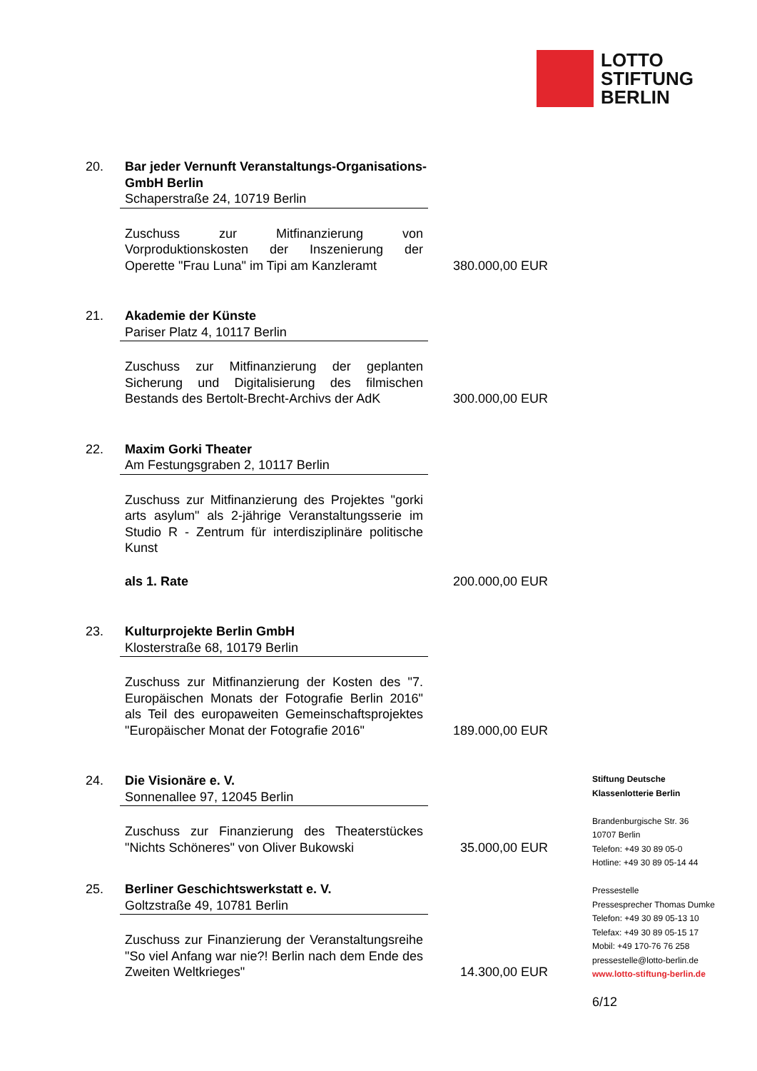LOTTO
STIFTUNG
BERLIN
20. Bar jeder Vernunft Veranstaltungs-Organisations-GmbH Berlin
Schaperstraße 24, 10719 Berlin
Zuschuss zur Mitfinanzierung von Vorproduktionskosten der Inszenierung der Operette "Frau Luna" im Tipi am Kanzleramt
380.000,00 EUR
21. Akademie der Künste
Pariser Platz 4, 10117 Berlin
Zuschuss zur Mitfinanzierung der geplanten Sicherung und Digitalisierung des filmischen Bestands des Bertolt-Brecht-Archivs der AdK
300.000,00 EUR
22. Maxim Gorki Theater
Am Festungsgraben 2, 10117 Berlin
Zuschuss zur Mitfinanzierung des Projektes "gorki arts asylum" als 2-jährige Veranstaltungsserie im Studio R - Zentrum für interdisziplinäre politische Kunst
als 1. Rate
200.000,00 EUR
23. Kulturprojekte Berlin GmbH
Klosterstraße 68, 10179 Berlin
Zuschuss zur Mitfinanzierung der Kosten des "7. Europäischen Monats der Fotografie Berlin 2016" als Teil des europaweiten Gemeinschaftsprojektes "Europäischer Monat der Fotografie 2016"
189.000,00 EUR
24. Die Visionäre e. V.
Sonnenallee 97, 12045 Berlin
Zuschuss zur Finanzierung des Theaterstückes "Nichts Schöneres" von Oliver Bukowski
35.000,00 EUR
25. Berliner Geschichtswerkstatt e. V.
Goltzstraße 49, 10781 Berlin
Zuschuss zur Finanzierung der Veranstaltungsreihe "So viel Anfang war nie?! Berlin nach dem Ende des Zweiten Weltkrieges"
14.300,00 EUR
Stiftung Deutsche
Klassenlotterie Berlin
Brandenburgische Str. 36
10707 Berlin
Telefon: +49 30 89 05-0
Hotline: +49 30 89 05-14 44
Pressestelle
Pressesprecher Thomas Dumke
Telefon: +49 30 89 05-13 10
Telefax: +49 30 89 05-15 17
Mobil: +49 170-76 76 258
pressestelle@lotto-berlin.de
www.lotto-stiftung-berlin.de
6/12